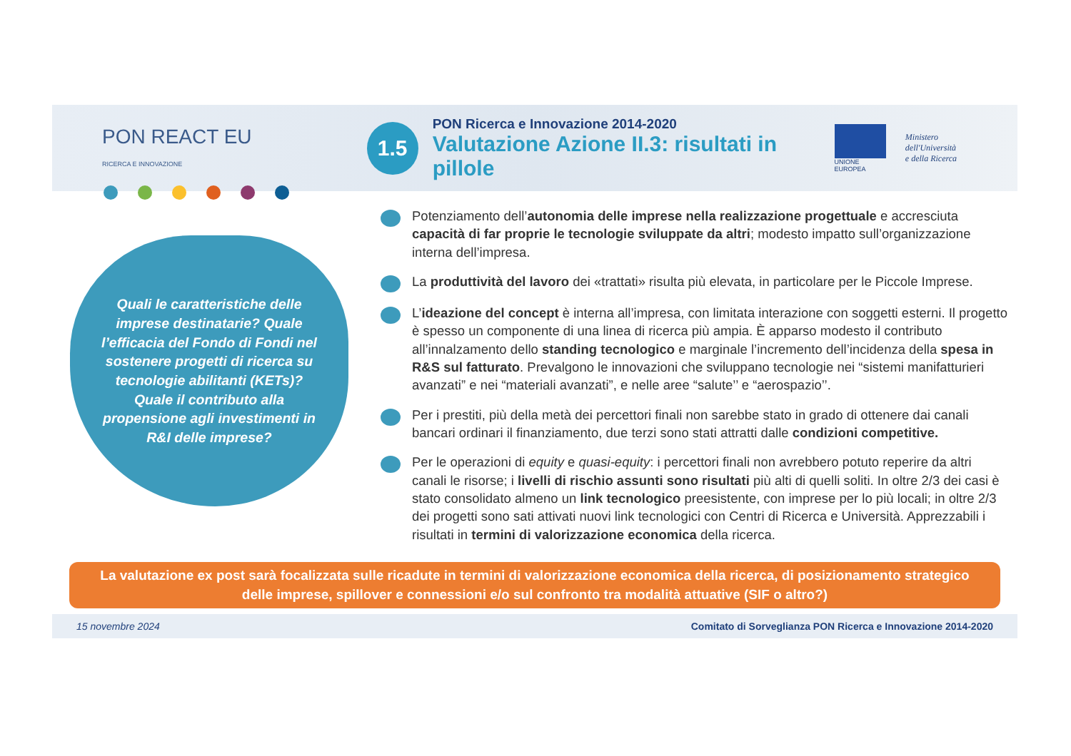PON REACT EU
RICERCA E INNOVAZIONE
1.5
PON Ricerca e Innovazione 2014-2020
Valutazione Azione II.3: risultati in pillole
UNIONE EUROPEA
Ministero dell'Università
e della Ricerca
Quali le caratteristiche delle imprese destinatarie? Quale l’efficacia del Fondo di Fondi nel sostenere progetti di ricerca su tecnologie abilitanti (KETs)? Quale il contributo alla propensione agli investimenti in R&I delle imprese?
Potenziamento dell’autonomia delle imprese nella realizzazione progettuale e accresciuta capacità di far proprie le tecnologie sviluppate da altri; modesto impatto sull’organizzazione interna dell’impresa.
La produttività del lavoro dei «trattati» risulta più elevata, in particolare per le Piccole Imprese.
L’ideazione del concept è interna all’impresa, con limitata interazione con soggetti esterni. Il progetto è spesso un componente di una linea di ricerca più ampia. È apparso modesto il contributo all’innalzamento dello standing tecnologico e marginale l’incremento dell’incidenza della spesa in R&S sul fatturato. Prevalgono le innovazioni che sviluppano tecnologie nei “sistemi manifatturieri avanzati” e nei “materiali avanzati”, e nelle aree “salute’’ e “aerospazio’’.
Per i prestiti, più della metà dei percettori finali non sarebbe stato in grado di ottenere dai canali bancari ordinari il finanziamento, due terzi sono stati attratti dalle condizioni competitive.
Per le operazioni di equity e quasi-equity: i percettori finali non avrebbero potuto reperire da altri canali le risorse; i livelli di rischio assunti sono risultati più alti di quelli soliti. In oltre 2/3 dei casi è stato consolidato almeno un link tecnologico preesistente, con imprese per lo più locali; in oltre 2/3 dei progetti sono sati attivati nuovi link tecnologici con Centri di Ricerca e Università. Apprezzabili i risultati in termini di valorizzazione economica della ricerca.
La valutazione ex post sarà focalizzata sulle ricadute in termini di valorizzazione economica della ricerca, di posizionamento strategico delle imprese, spillover e connessioni e/o sul confronto tra modalità attuative (SIF o altro?)
15 novembre 2024 Comitato di Sorveglianza PON Ricerca e Innovazione 2014-2020